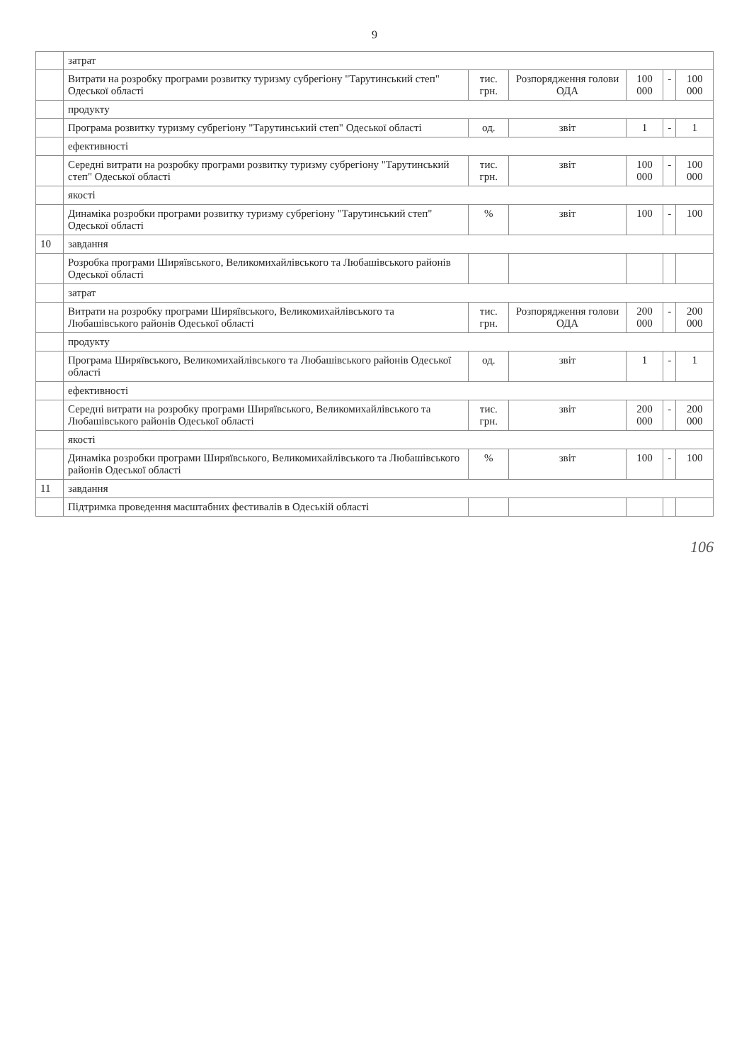9
| | затрат | | | | | |
| | Витрати на розробку програми розвитку туризму субрегіону "Тарутинський степ" Одеської області | тис. грн. | Розпорядження голови ОДА | 100 000 | - | 100 000 |
| | продукту | | | | | |
| | Програма розвитку туризму субрегіону "Тарутинський степ" Одеської області | од. | звіт | 1 | - | 1 |
| | ефективності | | | | | |
| | Середні витрати на розробку програми розвитку туризму субрегіону "Тарутинський степ" Одеської області | тис. грн. | звіт | 100 000 | - | 100 000 |
| | якості | | | | | |
| | Динаміка розробки програми розвитку туризму субрегіону "Тарутинський степ" Одеської області | % | звіт | 100 | - | 100 |
| 10 | завдання | | | | | |
| | Розробка програми Ширяївського, Великомихайлівського та Любашівського районів Одеської області | | | | | |
| | затрат | | | | | |
| | Витрати на розробку програми Ширяївського, Великомихайлівського та Любашівського районів Одеської області | тис. грн. | Розпорядження голови ОДА | 200 000 | - | 200 000 |
| | продукту | | | | | |
| | Програма Ширяївського, Великомихайлівського та Любашівського районів Одеської області | од. | звіт | 1 | - | 1 |
| | ефективності | | | | | |
| | Середні витрати на розробку програми Ширяївського, Великомихайлівського та Любашівського районів Одеської області | тис. грн. | звіт | 200 000 | - | 200 000 |
| | якості | | | | | |
| | Динаміка розробки програми Ширяївського, Великомихайлівського та Любашівського районів Одеської області | % | звіт | 100 | - | 100 |
| 11 | завдання | | | | | |
| | Підтримка проведення масштабних фестивалів в Одеській області | | | | | |
106